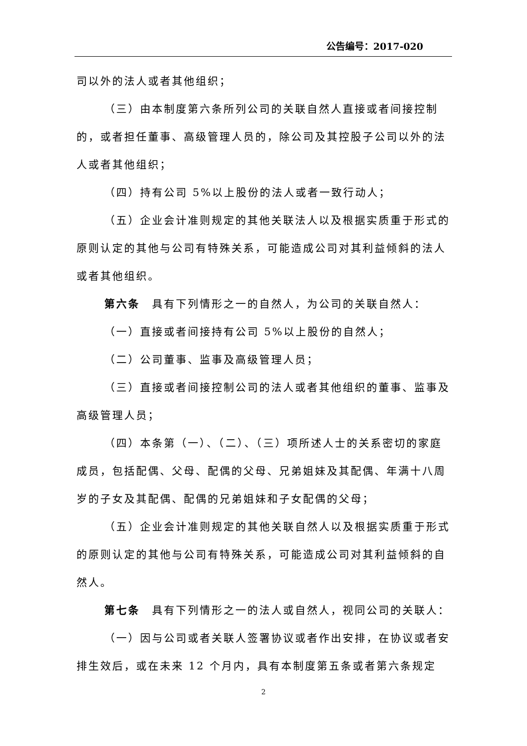公告编号：2017-020
司以外的法人或者其他组织；
（三）由本制度第六条所列公司的关联自然人直接或者间接控制的，或者担任董事、高级管理人员的，除公司及其控股子公司以外的法人或者其他组织；
（四）持有公司 5%以上股份的法人或者一致行动人；
（五）企业会计准则规定的其他关联法人以及根据实质重于形式的原则认定的其他与公司有特殊关系，可能造成公司对其利益倾斜的法人或者其他组织。
第六条　具有下列情形之一的自然人，为公司的关联自然人：
（一）直接或者间接持有公司 5%以上股份的自然人；
（二）公司董事、监事及高级管理人员；
（三）直接或者间接控制公司的法人或者其他组织的董事、监事及高级管理人员；
（四）本条第（一）、（二）、（三）项所述人士的关系密切的家庭成员，包括配偶、父母、配偶的父母、兄弟姐妹及其配偶、年满十八周岁的子女及其配偶、配偶的兄弟姐妹和子女配偶的父母；
（五）企业会计准则规定的其他关联自然人以及根据实质重于形式的原则认定的其他与公司有特殊关系，可能造成公司对其利益倾斜的自然人。
第七条　具有下列情形之一的法人或自然人，视同公司的关联人：
（一）因与公司或者关联人签署协议或者作出安排，在协议或者安排生效后，或在未来 12 个月内，具有本制度第五条或者第六条规定
2